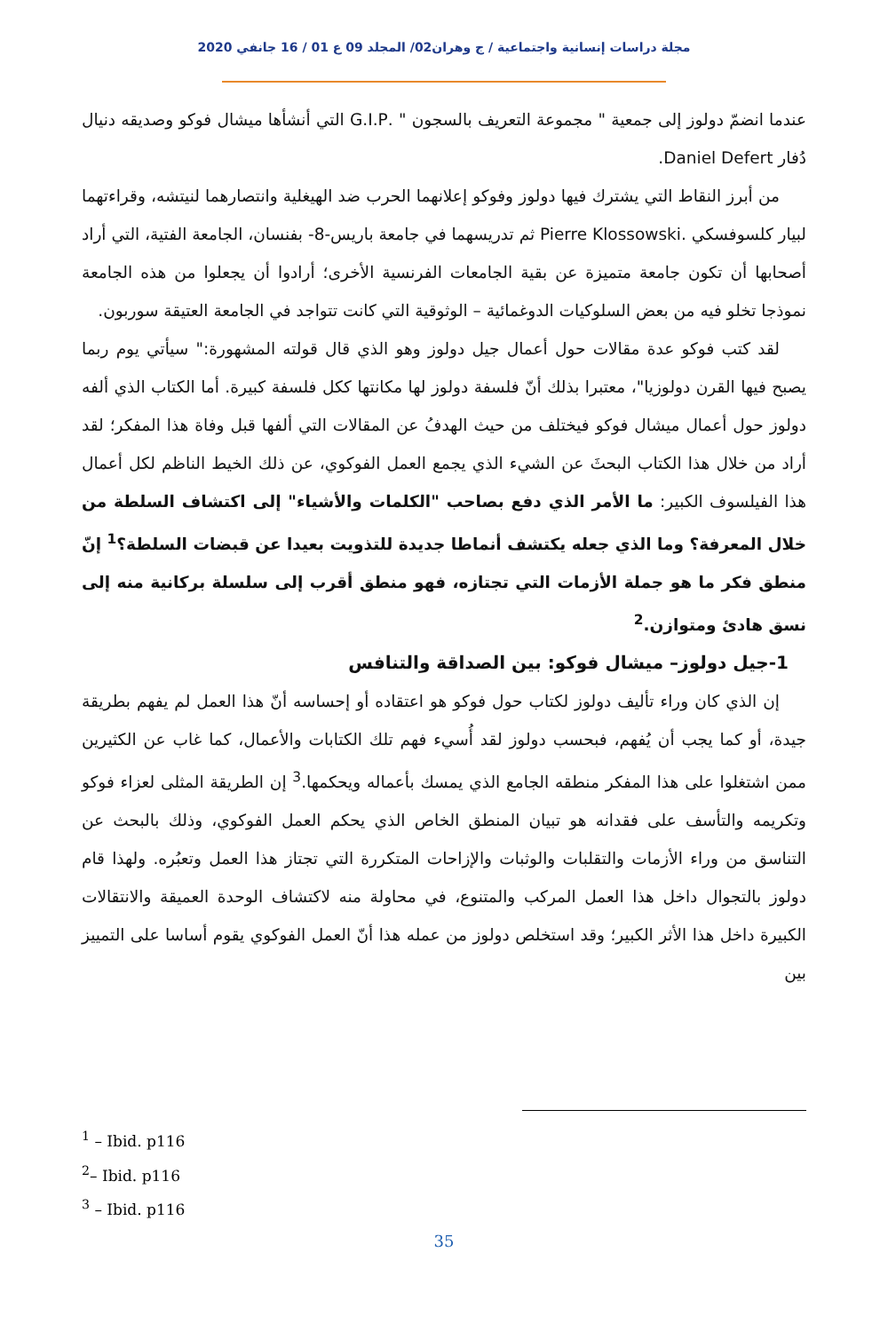مجلة دراسات إنسانية واجتماعية / ج وهران02/ المجلد 09 ع 01 / 16 جانفي 2020
عندما انضمّ دولوز إلى جمعية " مجموعة التعريف بالسجون " .G.I.P التي أنشأها ميشال فوكو وصديقه دنيال دُفار Daniel Defert.
من أبرز النقاط التي يشترك فيها دولوز وفوكو إعلانهما الحرب ضد الهيغلية وانتصارهما لنيتشه، وقراءتهما لبيار كلسوفسكي .Pierre Klossowski ثم تدريسهما في جامعة باريس-8- بفنسان، الجامعة الفتية، التي أراد أصحابها أن تكون جامعة متميزة عن بقية الجامعات الفرنسية الأخرى؛ أرادوا أن يجعلوا من هذه الجامعة نموذجا تخلو فيه من بعض السلوكيات الدوغمائية – الوثوقية التي كانت تتواجد في الجامعة العتيقة سوربون.
لقد كتب فوكو عدة مقالات حول أعمال جيل دولوز وهو الذي قال قولته المشهورة:" سيأتي يوم ربما يصبح فيها القرن دولوزيا"، معتبرا بذلك أنّ فلسفة دولوز لها مكانتها ككل فلسفة كبيرة. أما الكتاب الذي ألفه دولوز حول أعمال ميشال فوكو فيختلف من حيث الهدفُ عن المقالات التي ألفها قبل وفاة هذا المفكر؛ لقد أراد من خلال هذا الكتاب البحثَ عن الشيء الذي يجمع العمل الفوكوي، عن ذلك الخيط الناظم لكل أعمال هذا الفيلسوف الكبير: ما الأمر الذي دفع بصاحب "الكلمات والأشياء" إلى اكتشاف السلطة من خلال المعرفة؟ وما الذي جعله يكتشف أنماطا جديدة للتذويت بعيدا عن قبضات السلطة؟<sup>1</sup> إنّ منطق فكر ما هو جملة الأزمات التي تجتازه، فهو منطق أقرب إلى سلسلة بركانية منه إلى نسق هادئ ومتوازن.<sup>2</sup>
1-جيل دولوز– ميشال فوكو: بين الصداقة والتنافس
إن الذي كان وراء تأليف دولوز لكتاب حول فوكو هو اعتقاده أو إحساسه أنّ هذا العمل لم يفهم بطريقة جيدة، أو كما يجب أن يُفهم، فبحسب دولوز لقد أُسيء فهم تلك الكتابات والأعمال، كما غاب عن الكثيرين ممن اشتغلوا على هذا المفكر منطقه الجامع الذي يمسك بأعماله ويحكمها.<sup>3</sup> إن الطريقة المثلى لعزاء فوكو وتكريمه والتأسف على فقدانه هو تبيان المنطق الخاص الذي يحكم العمل الفوكوي، وذلك بالبحث عن التناسق من وراء الأزمات والتقلبات والوثبات والإزاحات المتكررة التي تجتاز هذا العمل وتعبُره. ولهذا قام دولوز بالتجوال داخل هذا العمل المركب والمتنوع، في محاولة منه لاكتشاف الوحدة العميقة والانتقالات الكبيرة داخل هذا الأثر الكبير؛ وقد استخلص دولوز من عمله هذا أنّ العمل الفوكوي يقوم أساسا على التمييز بين
<sup>1</sup> – Ibid. p116
<sup>2</sup>– Ibid. p116
<sup>3</sup> – Ibid. p116
35